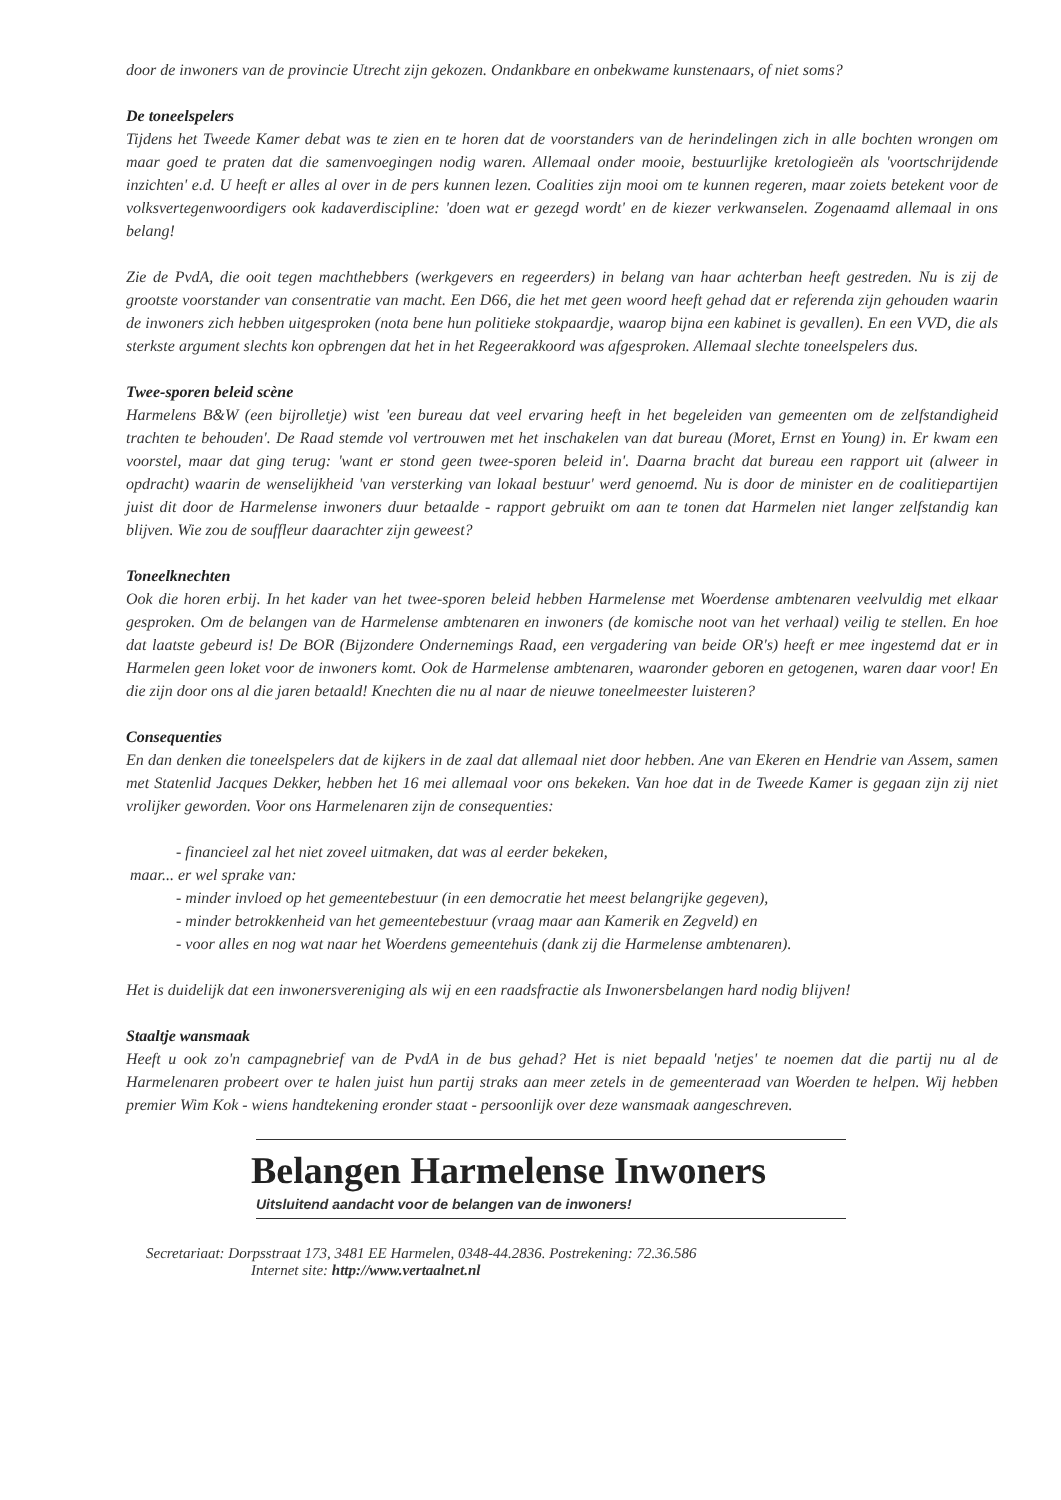door de inwoners van de provincie Utrecht zijn gekozen. Ondankbare en onbekwame kunstenaars, of niet soms?
De toneelspelers
Tijdens het Tweede Kamer debat was te zien en te horen dat de voorstanders van de herindelingen zich in alle bochten wrongen om maar goed te praten dat die samenvoegingen nodig waren. Allemaal onder mooie, bestuurlijke kretologieën als 'voortschrijdende inzichten' e.d. U heeft er alles al over in de pers kunnen lezen. Coalities zijn mooi om te kunnen regeren, maar zoiets betekent voor de volksvertegenwoordigers ook kadaverdiscipline: 'doen wat er gezegd wordt' en de kiezer verkwanselen. Zogenaamd allemaal in ons belang!
Zie de PvdA, die ooit tegen machthebbers (werkgevers en regeerders) in belang van haar achterban heeft gestreden. Nu is zij de grootste voorstander van consentratie van macht. Een D66, die het met geen woord heeft gehad dat er referenda zijn gehouden waarin de inwoners zich hebben uitgesproken (nota bene hun politieke stokpaardje, waarop bijna een kabinet is gevallen). En een VVD, die als sterkste argument slechts kon opbrengen dat het in het Regeerakkoord was afgesproken. Allemaal slechte toneelspelers dus.
Twee-sporen beleid scène
Harmelens B&W (een bijrolletje) wist 'een bureau dat veel ervaring heeft in het begeleiden van gemeenten om de zelfstandigheid trachten te behouden'. De Raad stemde vol vertrouwen met het inschakelen van dat bureau (Moret, Ernst en Young) in. Er kwam een voorstel, maar dat ging terug: 'want er stond geen twee-sporen beleid in'. Daarna bracht dat bureau een rapport uit (alweer in opdracht) waarin de wenselijkheid 'van versterking van lokaal bestuur' werd genoemd. Nu is door de minister en de coalitiepartijen juist dit door de Harmelense inwoners duur betaalde - rapport gebruikt om aan te tonen dat Harmelen niet langer zelfstandig kan blijven. Wie zou de souffleur daarachter zijn geweest?
Toneelknechten
Ook die horen erbij. In het kader van het twee-sporen beleid hebben Harmelense met Woerdense ambtenaren veelvuldig met elkaar gesproken. Om de belangen van de Harmelense ambtenaren en inwoners (de komische noot van het verhaal) veilig te stellen. En hoe dat laatste gebeurd is! De BOR (Bijzondere Ondernemings Raad, een vergadering van beide OR's) heeft er mee ingestemd dat er in Harmelen geen loket voor de inwoners komt. Ook de Harmelense ambtenaren, waaronder geboren en getogenen, waren daar voor! En die zijn door ons al die jaren betaald! Knechten die nu al naar de nieuwe toneelmeester luisteren?
Consequenties
En dan denken die toneelspelers dat de kijkers in de zaal dat allemaal niet door hebben. Ane van Ekeren en Hendrie van Assem, samen met Statenlid Jacques Dekker, hebben het 16 mei allemaal voor ons bekeken. Van hoe dat in de Tweede Kamer is gegaan zijn zij niet vrolijker geworden. Voor ons Harmelenaren zijn de consequenties:
- financieel zal het niet zoveel uitmaken, dat was al eerder bekeken,
maar... er wel sprake van:
- minder invloed op het gemeentebestuur (in een democratie het meest belangrijke gegeven),
- minder betrokkenheid van het gemeentebestuur (vraag maar aan Kamerik en Zegveld) en
- voor alles en nog wat naar het Woerdens gemeentehuis (dank zij die Harmelense ambtenaren).
Het is duidelijk dat een inwonersvereniging als wij en een raadsfractie als Inwonersbelangen hard nodig blijven!
Staaltje wansmaak
Heeft u ook zo'n campagnebrief van de PvdA in de bus gehad? Het is niet bepaald 'netjes' te noemen dat die partij nu al de Harmelenaren probeert over te halen juist hun partij straks aan meer zetels in de gemeenteraad van Woerden te helpen. Wij hebben premier Wim Kok - wiens handtekening eronder staat - persoonlijk over deze wansmaak aangeschreven.
Belangen Harmelense Inwoners
Uitsluitend aandacht voor de belangen van de inwoners!
Secretariaat: Dorpsstraat 173, 3481 EE Harmelen, 0348-44.2836. Postrekening: 72.36.586
Internet site: http://www.vertaalnet.nl